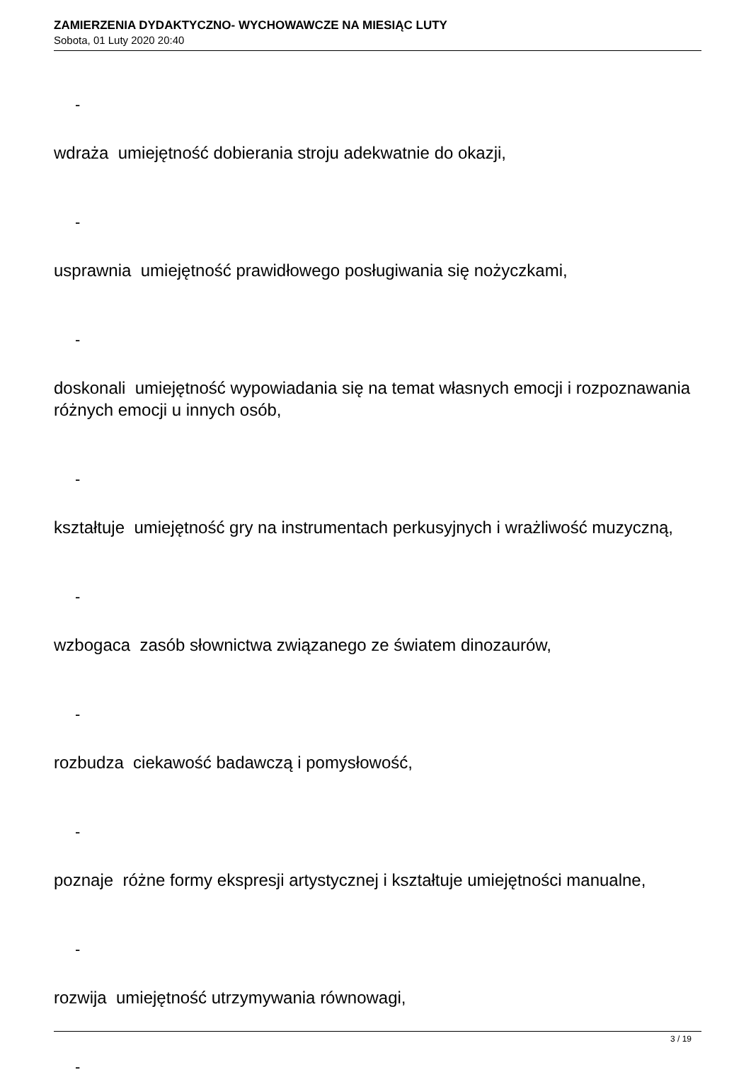ZAMIERZENIA DYDAKTYCZNO- WYCHOWAWCZE NA MIESIĄC LUTY
Sobota, 01 Luty 2020 20:40
-
wdraża umiejętność dobierania stroju adekwatnie do okazji,
-
usprawnia umiejętność prawidłowego posługiwania się nożyczkami,
-
doskonali umiejętność wypowiadania się na temat własnych emocji i rozpoznawania różnych emocji u innych osób,
-
kształtuje umiejętność gry na instrumentach perkusyjnych i wrażliwość muzyczną,
-
wzbogaca zasób słownictwa związanego ze światem dinozaurów,
-
rozbudza ciekawość badawczą i pomysłowość,
-
poznaje różne formy ekspresji artystycznej i kształtuje umiejętności manualne,
-
rozwija umiejętność utrzymywania równowagi,
-
3 / 19